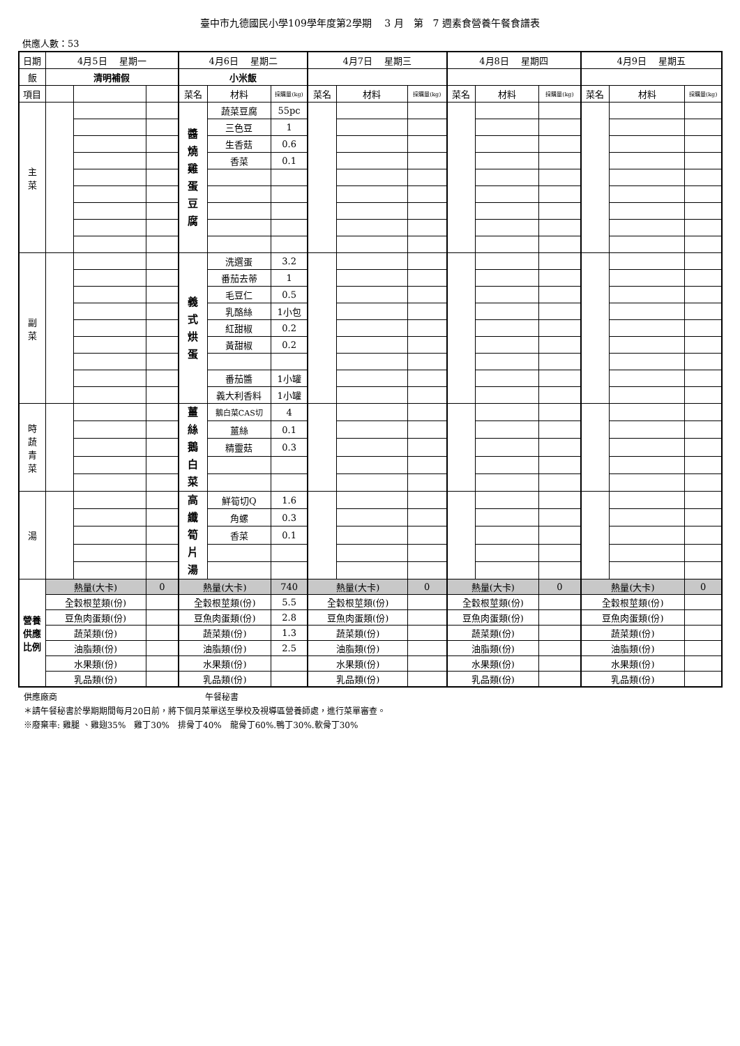臺中市九德國民小學109學年度第2學期　 3 月　第　7 週素食營養午餐食譜表
供應人數：53
| 日期 | 4月5日 星期一 | | | 4月6日 星期二 | | | 4月7日 星期三 | | | 4月8日 星期四 | | | 4月9日 星期五 | | |
| 飯 | 清明補假 | | | 小米飯 | | | | | | | | | | | |
| 項目 | | | | 菜名 | 材料 | 採購量(kg) | 菜名 | 材料 | 採購量(kg) | 菜名 | 材料 | 採購量(kg) | 菜名 | 材料 | 採購量(kg) |
| 主 菜 | | | | 醬 燒 雞 蛋 豆 腐 | 蔬菜豆腐 | 55pc | | | | | | | | | |
| | | | | | 三色豆 | 1 | | | | | | | | | |
| | | | | | 生香菇 | 0.6 | | | | | | | | | |
| | | | | | 香菜 | 0.1 | | | | | | | | | |
| 副 菜 | | | | 義 式 烘 蛋 | 洗選蛋 | 3.2 | | | | | | | | | |
| | | | | | 番茄去蒂 | 1 | | | | | | | | | |
| | | | | | 毛豆仁 | 0.5 | | | | | | | | | |
| | | | | | 乳酪絲 | 1小包 | | | | | | | | | |
| | | | | | 紅甜椒 | 0.2 | | | | | | | | | |
| | | | | | 黃甜椒 | 0.2 | | | | | | | | | |
| | | | | | 番茄醬 | 1小罐 | | | | | | | | | |
| | | | | | 義大利香料 | 1小罐 | | | | | | | | | |
| 時 蔬 青 菜 | | | | 薑 絲 鵝 白 菜 | 鵝白菜CAS切 | 4 | | | | | | | | | |
| | | | | | 薑絲 | 0.1 | | | | | | | | | |
| | | | | | 精靈菇 | 0.3 | | | | | | | | | |
| 湯 | | | | 高 纖 筍 片 湯 | 鮮筍切Q | 1.6 | | | | | | | | | |
| | | | | | 角螺 | 0.3 | | | | | | | | | |
| | | | | | 香菜 | 0.1 | | | | | | | | | |
| 營養 供應 比例 | 熱量(大卡) | | 0 | 熱量(大卡) | | 740 | 熱量(大卡) | | 0 | 熱量(大卡) | | 0 | 熱量(大卡) | | 0 |
| | 全穀根莖類(份) | | | 全穀根莖類(份) | | 5.5 | 全穀根莖類(份) | | | 全穀根莖類(份) | | | 全穀根莖類(份) | | |
| | 豆魚肉蛋類(份) | | | 豆魚肉蛋類(份) | | 2.8 | 豆魚肉蛋類(份) | | | 豆魚肉蛋類(份) | | | 豆魚肉蛋類(份) | | |
| | 蔬菜類(份) | | | 蔬菜類(份) | | 1.3 | 蔬菜類(份) | | | 蔬菜類(份) | | | 蔬菜類(份) | | |
| | 油脂類(份) | | | 油脂類(份) | | 2.5 | 油脂類(份) | | | 油脂類(份) | | | 油脂類(份) | | |
| | 水果類(份) | | | 水果類(份) | | | 水果類(份) | | | 水果類(份) | | | 水果類(份) | | |
| | 乳品類(份) | | | 乳品類(份) | | | 乳品類(份) | | | 乳品類(份) | | | 乳品類(份) | | |
供應廠商 午餐秘書
＊請午餐秘書於學期期間每月20日前，將下個月菜單送至學校及視導區營養師處，進行菜單審查。
※廢棄率: 雞腿 、雞翅35%　雞丁30%　排骨丁40%　龍骨丁60%.鴨丁30%.軟骨丁30%